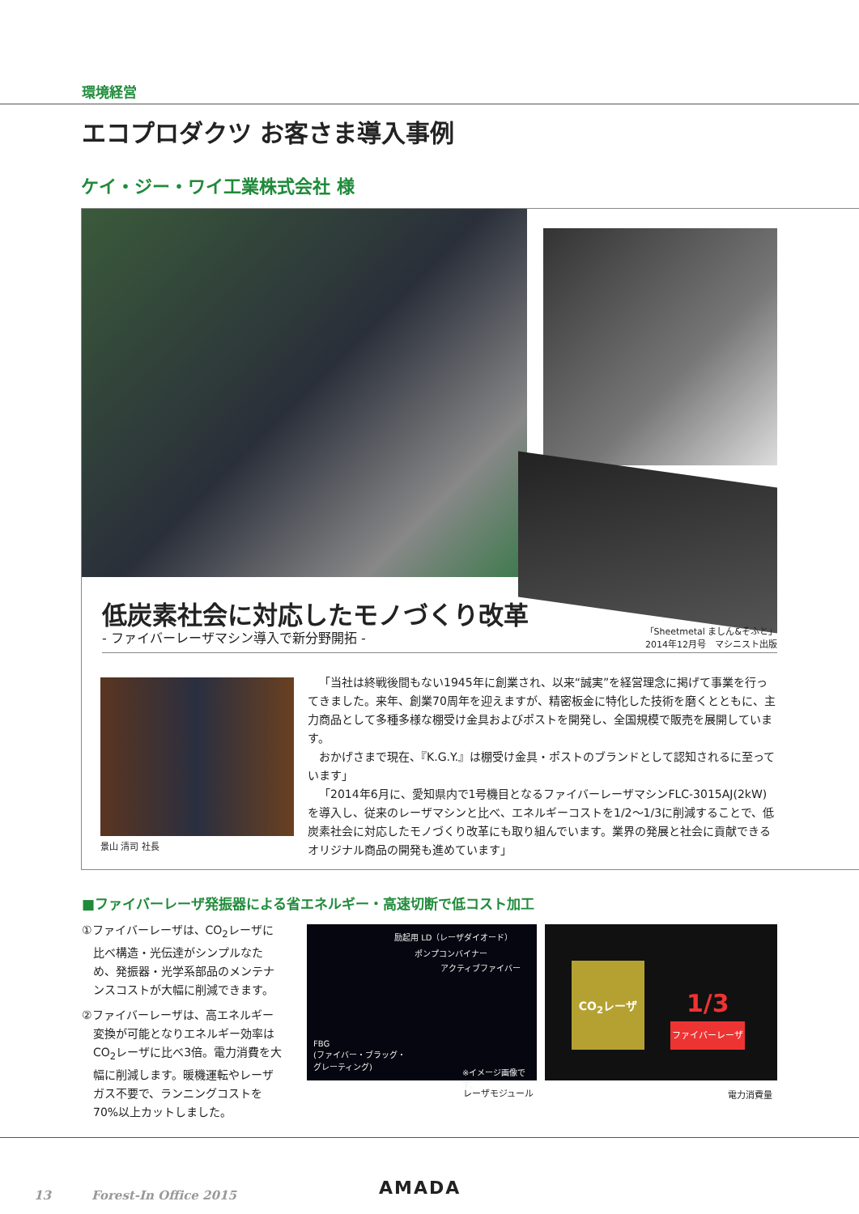環境経営
エコプロダクツ お客さま導入事例
ケイ・ジー・ワイ工業株式会社 様
低炭素社会に対応したモノづくり改革
- ファイバーレーザマシン導入で新分野開拓 -
「Sheetmetal ましん&そふと」
2014年12月号　マシニスト出版
景山 清司 社長
「当社は終戦後間もない1945年に創業され、以来“誠実”を経営理念に掲げて事業を行ってきました。来年、創業70周年を迎えますが、精密板金に特化した技術を磨くとともに、主力商品として多種多様な棚受け金具およびポストを開発し、全国規模で販売を展開しています。
おかげさまで現在、『K.G.Y.』は棚受け金具・ポストのブランドとして認知されるに至っています」
「2014年6月に、愛知県内で1号機目となるファイバーレーザマシンFLC-3015AJ(2kW)を導入し、従来のレーザマシンと比べ、エネルギーコストを1/2〜1/3に削減することで、低炭素社会に対応したモノづくり改革にも取り組んでいます。業界の発展と社会に貢献できるオリジナル商品の開発も進めています」
■ファイバーレーザ発振器による省エネルギー・高速切断で低コスト加工
①ファイバーレーザは、CO<sub>2</sub>レーザに比べ構造・光伝達がシンプルなため、発振器・光学系部品のメンテナンスコストが大幅に削減できます。
②ファイバーレーザは、高エネルギー変換が可能となりエネルギー効率はCO<sub>2</sub>レーザに比べ3倍。電力消費を大幅に削減します。暖機運転やレーザガス不要で、ランニングコストを70%以上カットしました。
励起用 LD（レーザダイオード）
ポンプコンバイナー
アクティブファイバー
FBG
(ファイバー・ブラッグ・
グレーティング)
※イメージ画像です。
レーザモジュール
CO<sub>2</sub>レーザ
1/3
ファイバーレーザ
電力消費量
13　　　 Forest-In Office 2015 AMADA